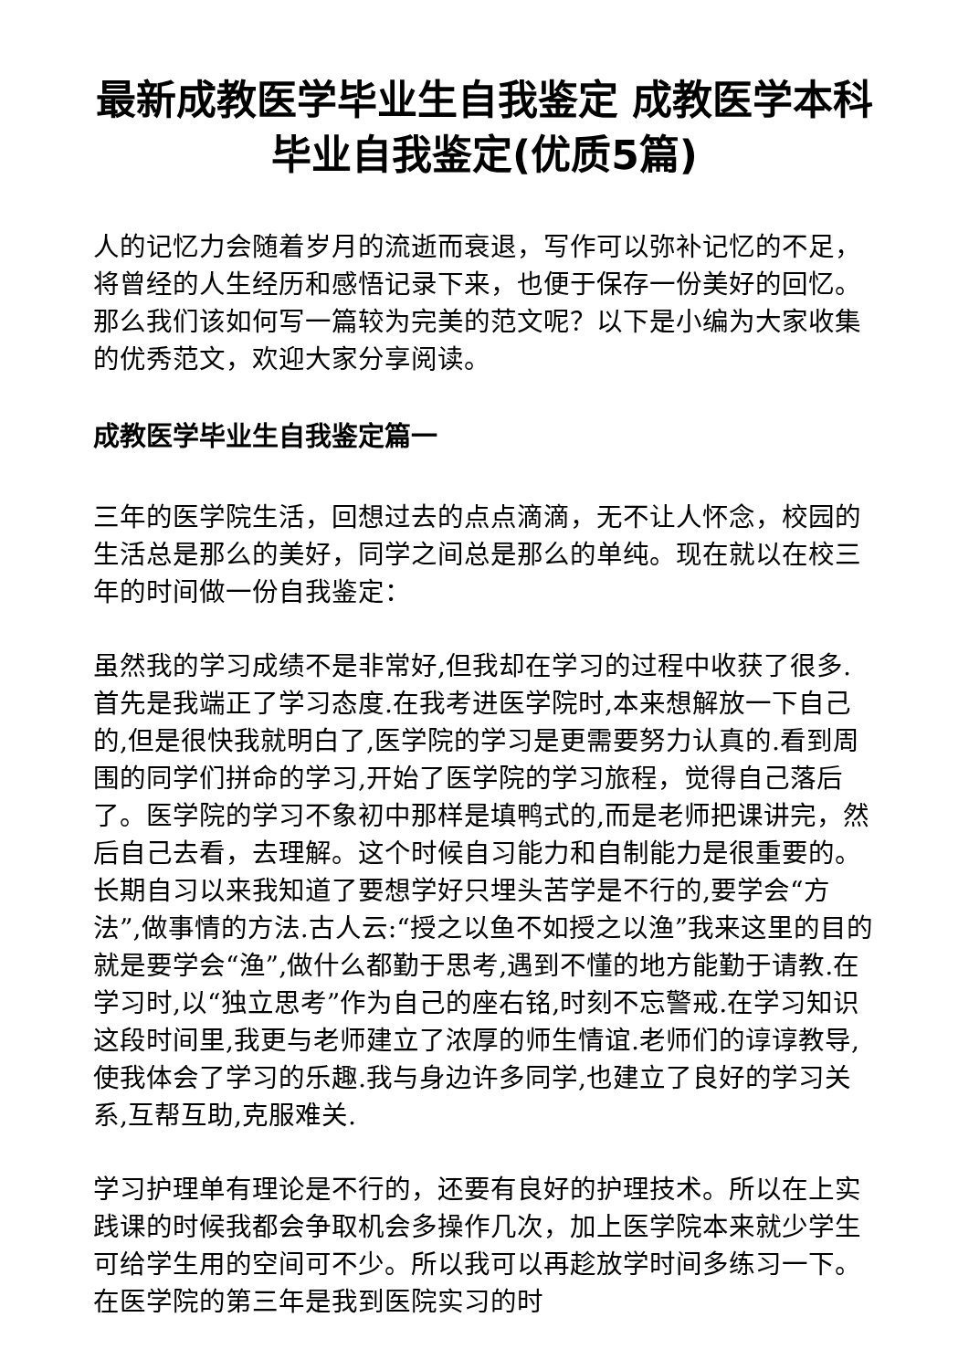最新成教医学毕业生自我鉴定 成教医学本科毕业自我鉴定(优质5篇)
人的记忆力会随着岁月的流逝而衰退，写作可以弥补记忆的不足，将曾经的人生经历和感悟记录下来，也便于保存一份美好的回忆。那么我们该如何写一篇较为完美的范文呢？以下是小编为大家收集的优秀范文，欢迎大家分享阅读。
成教医学毕业生自我鉴定篇一
三年的医学院生活，回想过去的点点滴滴，无不让人怀念，校园的生活总是那么的美好，同学之间总是那么的单纯。现在就以在校三年的时间做一份自我鉴定：
虽然我的学习成绩不是非常好,但我却在学习的过程中收获了很多.首先是我端正了学习态度.在我考进医学院时,本来想解放一下自己的,但是很快我就明白了,医学院的学习是更需要努力认真的.看到周围的同学们拼命的学习,开始了医学院的学习旅程，觉得自己落后了。医学院的学习不象初中那样是填鸭式的,而是老师把课讲完，然后自己去看，去理解。这个时候自习能力和自制能力是很重要的。长期自习以来我知道了要想学好只埋头苦学是不行的,要学会“方法”,做事情的方法.古人云:“授之以鱼不如授之以渔”我来这里的目的就是要学会“渔”,做什么都勤于思考,遇到不懂的地方能勤于请教.在学习时,以“独立思考”作为自己的座右铭,时刻不忘警戒.在学习知识这段时间里,我更与老师建立了浓厚的师生情谊.老师们的谆谆教导,使我体会了学习的乐趣.我与身边许多同学,也建立了良好的学习关系,互帮互助,克服难关.
学习护理单有理论是不行的，还要有良好的护理技术。所以在上实践课的时候我都会争取机会多操作几次，加上医学院本来就少学生可给学生用的空间可不少。所以我可以再趁放学时间多练习一下。在医学院的第三年是我到医院实习的时